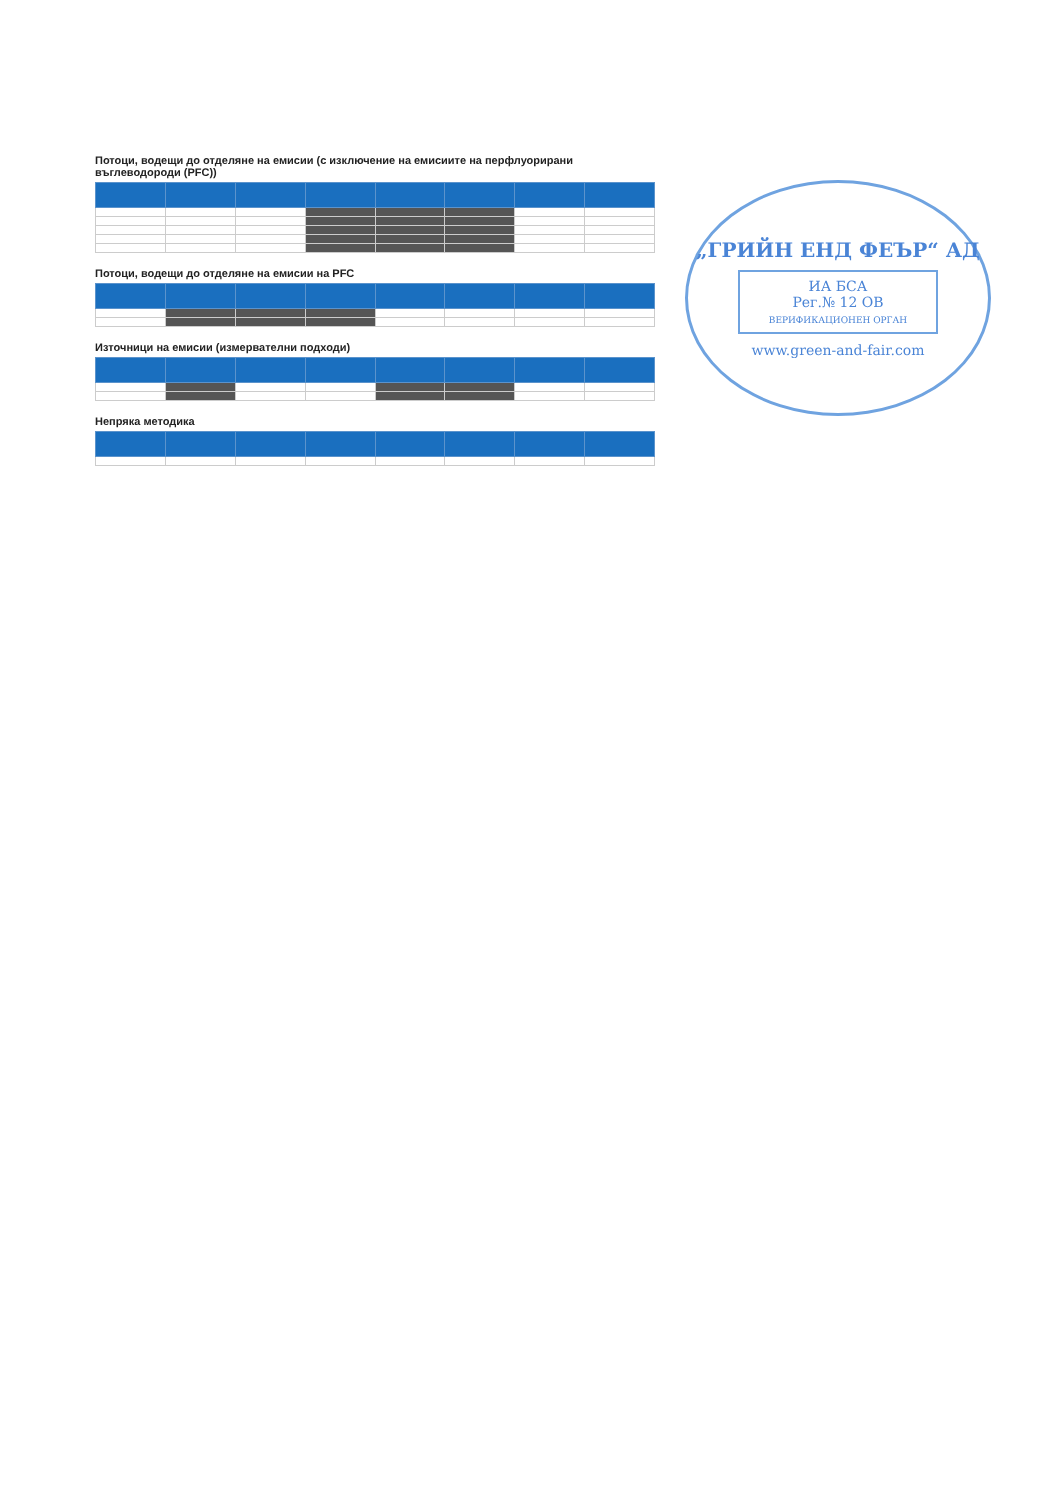Потоци, водещи до отделяне на емисии (с изключение на емисиите на перфлуорирани въглеводороди (PFC))
Потоци, водещи до отделяне на емисии на PFC
Източници на емисии (измервателни подходи)
Непряка методика
„ГРИЙН ЕНД ФЕЪР“ АД
ИА БСА
Рег.№ 12 ОВ
ВЕРИФИКАЦИОНЕН ОРГАН
www.green-and-fair.com